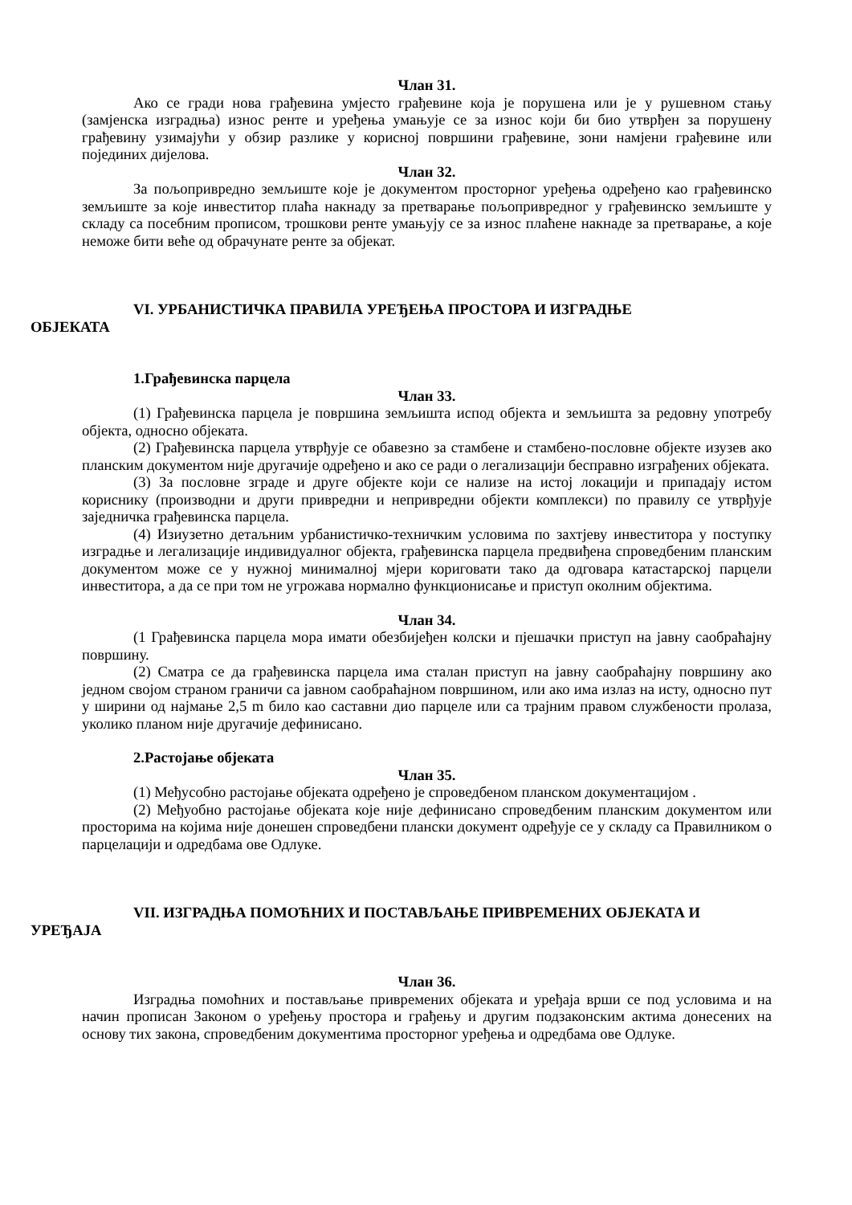Члан 31.
Ако се гради нова грађевина умјесто грађевине која је порушена или је у рушевном стању (замјенска изградња) износ ренте и уређења умањује се за износ који би био утврђен за порушену грађевину узимајући у обзир разлике у корисној површини грађевине, зони намјени грађевине или појединих дијелова.
Члан 32.
За пољопривредно земљиште које је документом просторног уређења одређено као грађевинско земљиште за које инвеститор плаћа накнаду за претварање пољопривредног у грађевинско земљиште у складу са посебним прописом, трошкови ренте умањују се за износ плаћене накнаде за претварање, а које неможе бити веће од обрачунате ренте за објекат.
VI. УРБАНИСТИЧКА ПРАВИЛА УРЕЂЕЊА ПРОСТОРА И ИЗГРАДЊЕ
ОБЈЕКАТА
1.Грађевинска парцела
Члан 33.
(1) Грађевинска парцела је површина земљишта испод објекта и земљишта за редовну употребу објекта, односно објеката.
(2) Грађевинска парцела утврђује се обавезно за стамбене и стамбено-пословне објекте изузев ако планским документом није другачије одређено и ако се ради о легализацији бесправно изграђених објеката.
(3) За пословне зграде и друге објекте који се нализе на истој локацији и припадају истом кориснику (производни и други привредни и непривредни објекти комплекси) по правилу се утврђује заједничка грађевинска парцела.
(4) Изиузетно детаљним урбанистичко-техничким условима по захтјеву инвеститора у поступку изградње и легализације индивидуалног објекта, грађевинска парцела предвиђена спроведбеним планским документом може се у нужној минималној мјери кориговати тако да одговара катастарској парцели инвеститора, а да се при том не угрожава нормално функционисање и приступ околним објектима.
Члан 34.
(1 Грађевинска парцела мора имати обезбијеђен колски и пјешачки приступ на јавну саобраћајну површину.
(2) Сматра се да грађевинска парцела има сталан приступ на јавну саобраћајну површину ако једном својом страном граничи са јавном саобраћајном површином, или ако има излаз на исту, односно пут у ширини од најмање 2,5 m било као саставни дио парцеле или са трајним правом службености пролаза, уколико планом није другачије дефинисано.
2.Растојање објеката
Члан 35.
(1) Међусобно растојање објеката одређено је спроведбеном планском документацијом .
(2) Међуобно растојање објеката које није дефинисано спроведбеним планским документом или просторима на којима није донешен спроведбени плански документ одређује се у складу са Правилником о парцелацији и одредбама ове Одлуке.
VII. ИЗГРАДЊА ПОМОЋНИХ И ПОСТАВЉАЊЕ ПРИВРЕМЕНИХ ОБЈЕКАТА И
УРЕЂАЈА
Члан 36.
Изградња помоћних и постављање привремених објеката и уређаја врши се под условима и на начин прописан Законом о уређењу простора и грађењу и другим подзаконским актима донесених на основу тих закона, спроведбеним документима просторног уређења и одредбама ове Одлуке.